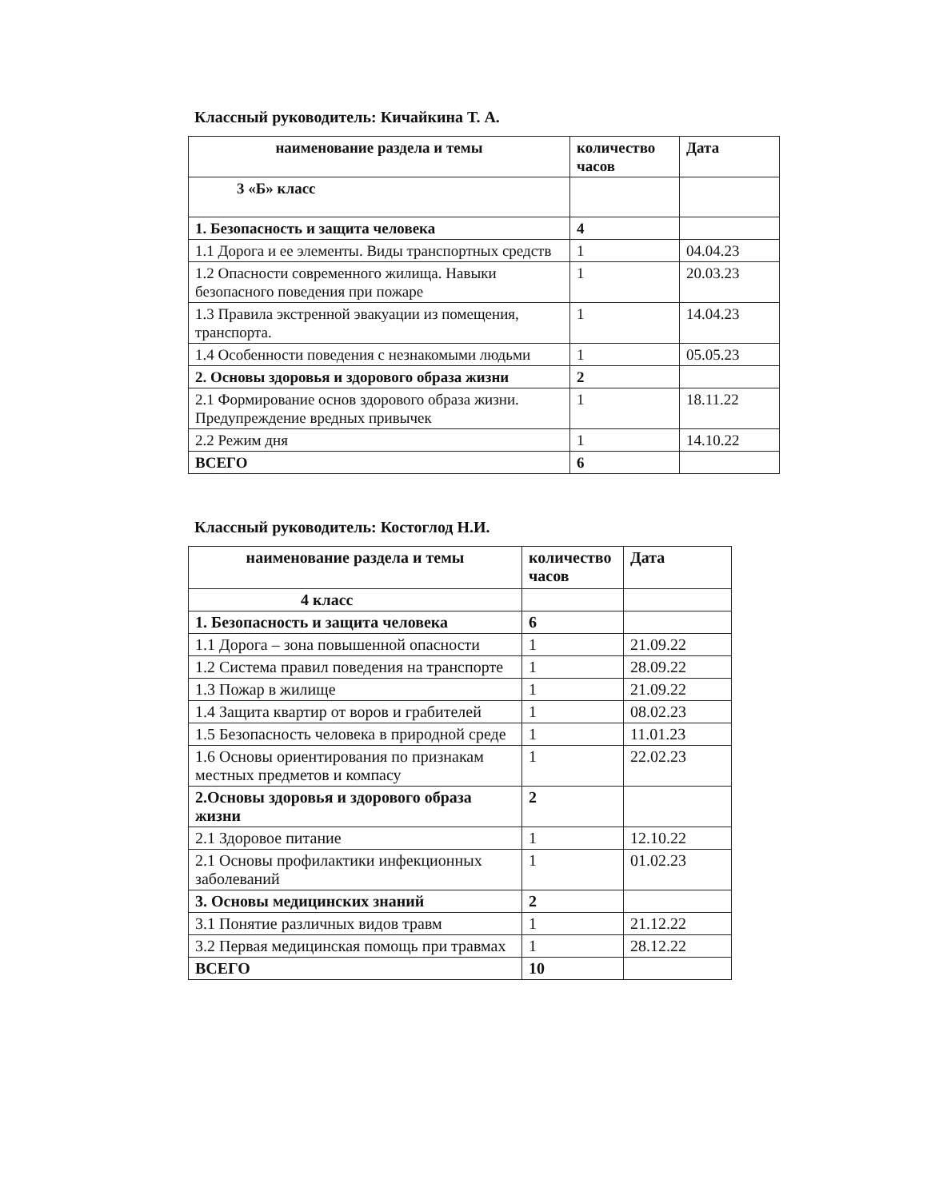Классный руководитель: Кичайкина Т. А.
| наименование раздела и темы | количество часов | Дата |
| --- | --- | --- |
| 3 «Б» класс | | |
| 1. Безопасность и защита человека | 4 | |
| 1.1 Дорога и ее элементы. Виды транспортных средств | 1 | 04.04.23 |
| 1.2 Опасности современного жилища. Навыки безопасного поведения при пожаре | 1 | 20.03.23 |
| 1.3 Правила экстренной эвакуации из помещения, транспорта. | 1 | 14.04.23 |
| 1.4 Особенности поведения с незнакомыми людьми | 1 | 05.05.23 |
| 2. Основы здоровья и здорового образа жизни | 2 | |
| 2.1 Формирование основ здорового образа жизни. Предупреждение вредных привычек | 1 | 18.11.22 |
| 2.2 Режим дня | 1 | 14.10.22 |
| ВСЕГО | 6 | |
Классный руководитель: Костоглод Н.И.
| наименование раздела и темы | количество часов | Дата |
| --- | --- | --- |
| 4 класс | | |
| 1. Безопасность и защита человека | 6 | |
| 1.1 Дорога – зона повышенной опасности | 1 | 21.09.22 |
| 1.2 Система правил поведения на транспорте | 1 | 28.09.22 |
| 1.3 Пожар в жилище | 1 | 21.09.22 |
| 1.4 Защита квартир от воров и грабителей | 1 | 08.02.23 |
| 1.5 Безопасность человека в природной среде | 1 | 11.01.23 |
| 1.6 Основы ориентирования по признакам местных предметов и компасу | 1 | 22.02.23 |
| 2.Основы здоровья и здорового образа жизни | 2 | |
| 2.1 Здоровое питание | 1 | 12.10.22 |
| 2.1 Основы профилактики инфекционных заболеваний | 1 | 01.02.23 |
| 3. Основы медицинских знаний | 2 | |
| 3.1 Понятие различных видов травм | 1 | 21.12.22 |
| 3.2 Первая медицинская помощь при травмах | 1 | 28.12.22 |
| ВСЕГО | 10 | |